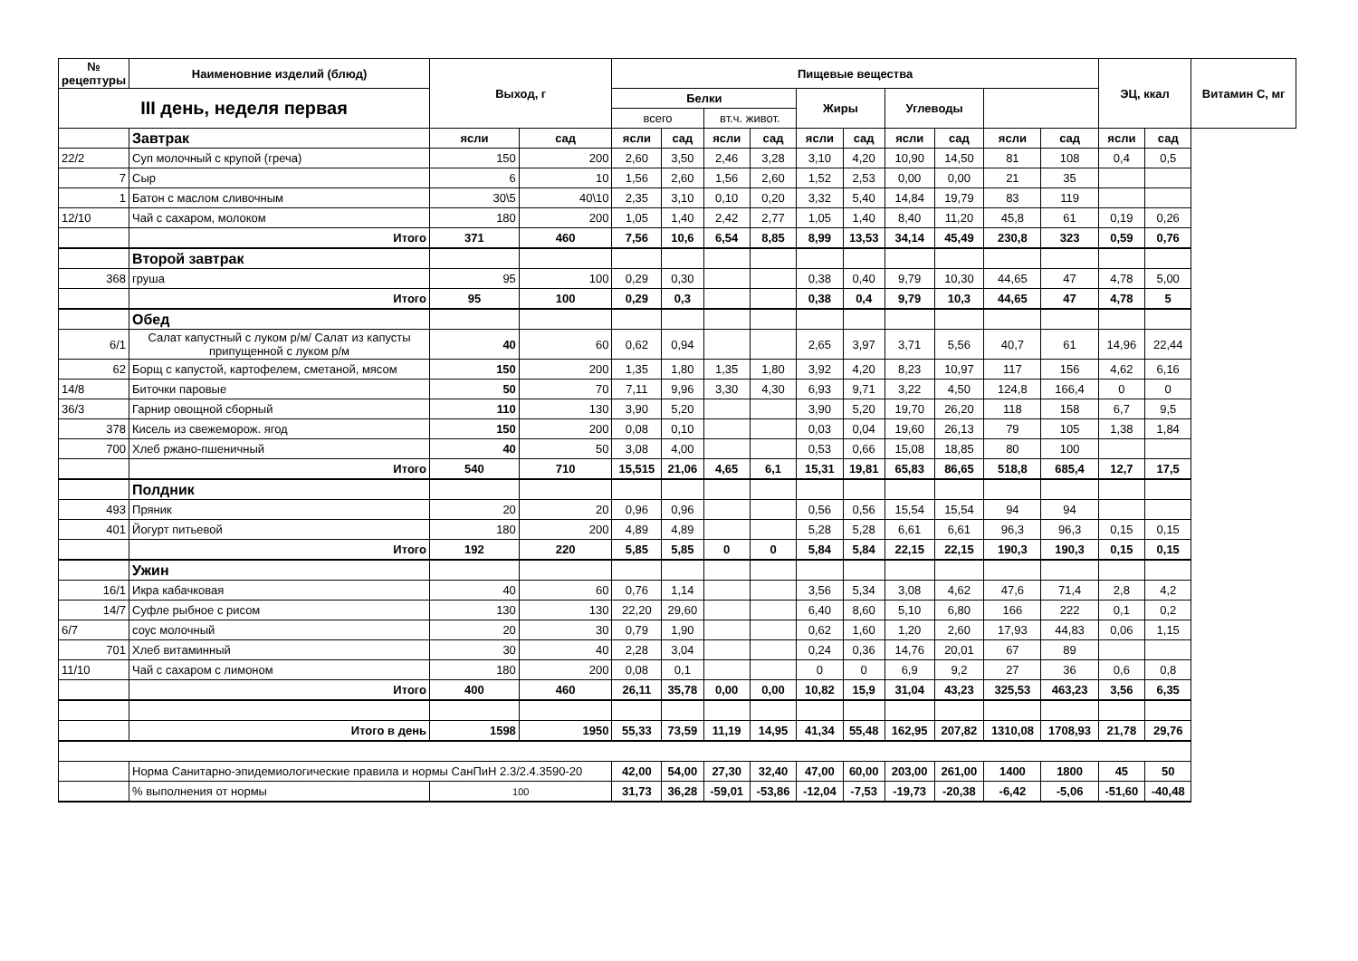| № рецептуры | Наименовние изделий (блюд) | Выход, г | | Пищевые вещества | | | | | | | | | | ЭЦ, ккал | | Витамин С, мг |
| --- | --- | --- | --- | --- | --- | --- | --- | --- | --- | --- | --- | --- | --- | --- | --- | --- |
| III день, неделя первая | | | | Белки | | | | Жиры | | Углеводы | | | | | | |
| | | | | всего | | вт.ч. живот. | | | | | | | | | | |
| | Завтрак | ясли | сад | ясли | сад | ясли | сад | ясли | сад | ясли | сад | ясли | сад | ясли | сад | |
| 22/2 | Суп молочный с крупой (греча) | 150 | 200 | 2,60 | 3,50 | 2,46 | 3,28 | 3,10 | 4,20 | 10,90 | 14,50 | 81 | 108 | 0,4 | 0,5 | |
| 7 | Сыр | 6 | 10 | 1,56 | 2,60 | 1,56 | 2,60 | 1,52 | 2,53 | 0,00 | 0,00 | 21 | 35 | | | |
| 1 | Батон с маслом сливочным | 30\5 | 40\10 | 2,35 | 3,10 | 0,10 | 0,20 | 3,32 | 5,40 | 14,84 | 19,79 | 83 | 119 | | | |
| 12/10 | Чай с сахаром, молоком | 180 | 200 | 1,05 | 1,40 | 2,42 | 2,77 | 1,05 | 1,40 | 8,40 | 11,20 | 45,8 | 61 | 0,19 | 0,26 | |
| | Итого | 371 | 460 | 7,56 | 10,6 | 6,54 | 8,85 | 8,99 | 13,53 | 34,14 | 45,49 | 230,8 | 323 | 0,59 | 0,76 | |
| | Второй завтрак | | | | | | | | | | | | | | | |
| 368 | груша | 95 | 100 | 0,29 | 0,30 | | | 0,38 | 0,40 | 9,79 | 10,30 | 44,65 | 47 | 4,78 | 5,00 | |
| | Итого | 95 | 100 | 0,29 | 0,3 | | | 0,38 | 0,4 | 9,79 | 10,3 | 44,65 | 47 | 4,78 | 5 | |
| | Обед | | | | | | | | | | | | | | | |
| 6/1 | Салат капустный с луком р/м/ Салат из капусты припущенной с луком р/м | 40 | 60 | 0,62 | 0,94 | | | 2,65 | 3,97 | 3,71 | 5,56 | 40,7 | 61 | 14,96 | 22,44 | |
| 62 | Борщ с капустой, картофелем, сметаной, мясом | 150 | 200 | 1,35 | 1,80 | 1,35 | 1,80 | 3,92 | 4,20 | 8,23 | 10,97 | 117 | 156 | 4,62 | 6,16 | |
| 14/8 | Биточки паровые | 50 | 70 | 7,11 | 9,96 | 3,30 | 4,30 | 6,93 | 9,71 | 3,22 | 4,50 | 124,8 | 166,4 | 0 | 0 | |
| 36/3 | Гарнир овощной сборный | 110 | 130 | 3,90 | 5,20 | | | 3,90 | 5,20 | 19,70 | 26,20 | 118 | 158 | 6,7 | 9,5 | |
| 378 | Кисель из свежеморож. ягод | 150 | 200 | 0,08 | 0,10 | | | 0,03 | 0,04 | 19,60 | 26,13 | 79 | 105 | 1,38 | 1,84 | |
| 700 | Хлеб ржано-пшеничный | 40 | 50 | 3,08 | 4,00 | | | 0,53 | 0,66 | 15,08 | 18,85 | 80 | 100 | | | |
| | Итого | 540 | 710 | 15,515 | 21,06 | 4,65 | 6,1 | 15,31 | 19,81 | 65,83 | 86,65 | 518,8 | 685,4 | 12,7 | 17,5 | |
| | Полдник | | | | | | | | | | | | | | | |
| 493 | Пряник | 20 | 20 | 0,96 | 0,96 | | | 0,56 | 0,56 | 15,54 | 15,54 | 94 | 94 | | | |
| 401 | Йогурт питьевой | 180 | 200 | 4,89 | 4,89 | | | 5,28 | 5,28 | 6,61 | 6,61 | 96,3 | 96,3 | 0,15 | 0,15 | |
| | Итого | 192 | 220 | 5,85 | 5,85 | 0 | 0 | 5,84 | 5,84 | 22,15 | 22,15 | 190,3 | 190,3 | 0,15 | 0,15 | |
| | Ужин | | | | | | | | | | | | | | | |
| 16/1 | Икра кабачковая | 40 | 60 | 0,76 | 1,14 | | | 3,56 | 5,34 | 3,08 | 4,62 | 47,6 | 71,4 | 2,8 | 4,2 | |
| 14/7 | Суфле рыбное с рисом | 130 | 130 | 22,20 | 29,60 | | | 6,40 | 8,60 | 5,10 | 6,80 | 166 | 222 | 0,1 | 0,2 | |
| 6/7 | соус молочный | 20 | 30 | 0,79 | 1,90 | | | 0,62 | 1,60 | 1,20 | 2,60 | 17,93 | 44,83 | 0,06 | 1,15 | |
| 701 | Хлеб витаминный | 30 | 40 | 2,28 | 3,04 | | | 0,24 | 0,36 | 14,76 | 20,01 | 67 | 89 | | | |
| 11/10 | Чай с сахаром с лимоном | 180 | 200 | 0,08 | 0,1 | | | 0 | 0 | 6,9 | 9,2 | 27 | 36 | 0,6 | 0,8 | |
| | Итого | 400 | 460 | 26,11 | 35,78 | 0,00 | 0,00 | 10,82 | 15,9 | 31,04 | 43,23 | 325,53 | 463,23 | 3,56 | 6,35 | |
| | Итого в день | 1598 | 1950 | 55,33 | 73,59 | 11,19 | 14,95 | 41,34 | 55,48 | 162,95 | 207,82 | 1310,08 | 1708,93 | 21,78 | 29,76 | |
| | Норма Санитарно-эпидемиологические правила и нормы СанПиН 2.3/2.4.3590-20 | | | 42,00 | 54,00 | 27,30 | 32,40 | 47,00 | 60,00 | 203,00 | 261,00 | 1400 | 1800 | 45 | 50 | |
| | % выполнения от нормы | 100 | | 31,73 | 36,28 | -59,01 | -53,86 | -12,04 | -7,53 | -19,73 | -20,38 | -6,42 | -5,06 | -51,60 | -40,48 | |